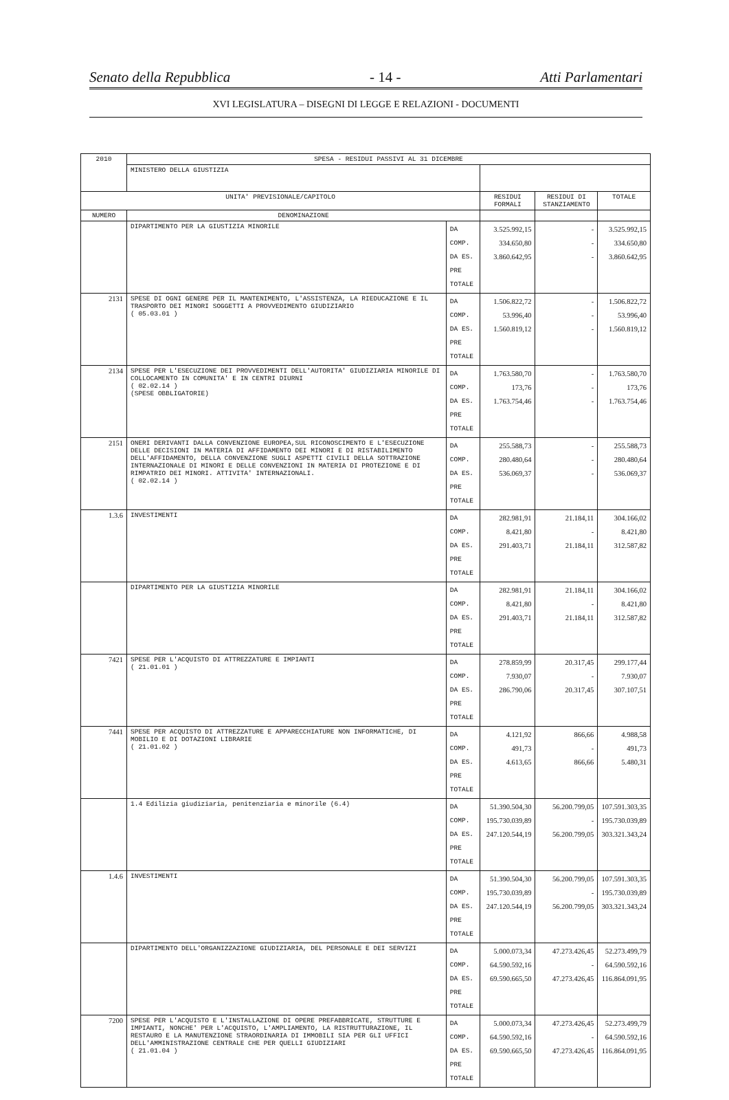Senato della Repubblica - 14 - Atti Parlamentari
XVI LEGISLATURA – DISEGNI DI LEGGE E RELAZIONI - DOCUMENTI
| 2010 | SPESA - RESIDUI PASSIVI AL 31 DICEMBRE | | | | |
| --- | --- | --- | --- | --- | --- |
| | MINISTERO DELLA GIUSTIZIA | | | | |
| UNITA' PREVISIONALE/CAPITOLO | | | RESIDUI FORMALI | RESIDUI DI STANZIAMENTO | TOTALE |
| NUMERO | DENOMINAZIONE | | | | |
| | DIPARTIMENTO PER LA GIUSTIZIA MINORILE | DA COMP. DA ES. PRE TOTALE | 3.525.992,15 334.650,80 3.860.642,95 | - - - | 3.525.992,15 334.650,80 3.860.642,95 |
| 2131 | SPESE DI OGNI GENERE PER IL MANTENIMENTO, L'ASSISTENZA, LA RIEDUCAZIONE E IL TRASPORTO DEI MINORI SOGGETTI A PROVVEDIMENTO GIUDIZIARIO ( 05.03.01 ) | DA COMP. DA ES. PRE TOTALE | 1.506.822,72 53.996,40 1.560.819,12 | - - - | 1.506.822,72 53.996,40 1.560.819,12 |
| 2134 | SPESE PER L'ESECUZIONE DEI PROVVEDIMENTI DELL'AUTORITA' GIUDIZIARIA MINORILE DI COLLOCAMENTO IN COMUNITA' E IN CENTRI DIURNI ( 02.02.14 ) (SPESE OBBLIGATORIE) | DA COMP. DA ES. PRE TOTALE | 1.763.580,70 173,76 1.763.754,46 | - - - | 1.763.580,70 173,76 1.763.754,46 |
| 2151 | ONERI DERIVANTI DALLA CONVENZIONE EUROPEA,SUL RICONOSCIMENTO E L'ESECUZIONE DELLE DECISIONI IN MATERIA DI AFFIDAMENTO DEI MINORI E DI RISTABILIMENTO DELL'AFFIDAMENTO, DELLA CONVENZIONE SUGLI ASPETTI CIVILI DELLA SOTTRAZIONE INTERNAZIONALE DI MINORI E DELLE CONVENZIONI IN MATERIA DI PROTEZIONE E DI RIMPATRIO DEI MINORI. ATTIVITA' INTERNAZIONALI. ( 02.02.14 ) | DA COMP. DA ES. PRE TOTALE | 255.588,73 280.480,64 536.069,37 | - - - | 255.588,73 280.480,64 536.069,37 |
| 1.3.6 | INVESTIMENTI | DA COMP. DA ES. PRE TOTALE | 282.981,91 8.421,80 291.403,71 | 21.184,11 - 21.184,11 | 304.166,02 8.421,80 312.587,82 |
| | DIPARTIMENTO PER LA GIUSTIZIA MINORILE | DA COMP. DA ES. PRE TOTALE | 282.981,91 8.421,80 291.403,71 | 21.184,11 - 21.184,11 | 304.166,02 8.421,80 312.587,82 |
| 7421 | SPESE PER L'ACQUISTO DI ATTREZZATURE E IMPIANTI ( 21.01.01 ) | DA COMP. DA ES. PRE TOTALE | 278.859,99 7.930,07 286.790,06 | 20.317,45 - 20.317,45 | 299.177,44 7.930,07 307.107,51 |
| 7441 | SPESE PER ACQUISTO DI ATTREZZATURE E APPARECCHIATURE NON INFORMATICHE, DI MOBILIO E DI DOTAZIONI LIBRARIE ( 21.01.02 ) | DA COMP. DA ES. PRE TOTALE | 4.121,92 491,73 4.613,65 | 866,66 - 866,66 | 4.988,58 491,73 5.480,31 |
| | 1.4 Edilizia giudiziaria, penitenziaria e minorile (6.4) | DA COMP. DA ES. PRE TOTALE | 51.390.504,30 195.730.039,89 247.120.544,19 | 56.200.799,05 - 56.200.799,05 | 107.591.303,35 195.730.039,89 303.321.343,24 |
| 1.4.6 | INVESTIMENTI | DA COMP. DA ES. PRE TOTALE | 51.390.504,30 195.730.039,89 247.120.544,19 | 56.200.799,05 - 56.200.799,05 | 107.591.303,35 195.730.039,89 303.321.343,24 |
| | DIPARTIMENTO DELL'ORGANIZZAZIONE GIUDIZIARIA, DEL PERSONALE E DEI SERVIZI | DA COMP. DA ES. PRE TOTALE | 5.000.073,34 64.590.592,16 69.590.665,50 | 47.273.426,45 - 47.273.426,45 | 52.273.499,79 64.590.592,16 116.864.091,95 |
| 7200 | SPESE PER L'ACQUISTO E L'INSTALLAZIONE DI OPERE PREFABBRICATE, STRUTTURE E IMPIANTI, NONCHE' PER L'ACQUISTO, L'AMPLIAMENTO, LA RISTRUTTURAZIONE, IL RESTAURO E LA MANUTENZIONE STRAORDINARIA DI IMMOBILI SIA PER GLI UFFICI DELL'AMMINISTRAZIONE CENTRALE CHE PER QUELLI GIUDIZIARI ( 21.01.04 ) | DA COMP. DA ES. PRE TOTALE | 5.000.073,34 64.590.592,16 69.590.665,50 | 47.273.426,45 - 47.273.426,45 | 52.273.499,79 64.590.592,16 116.864.091,95 |